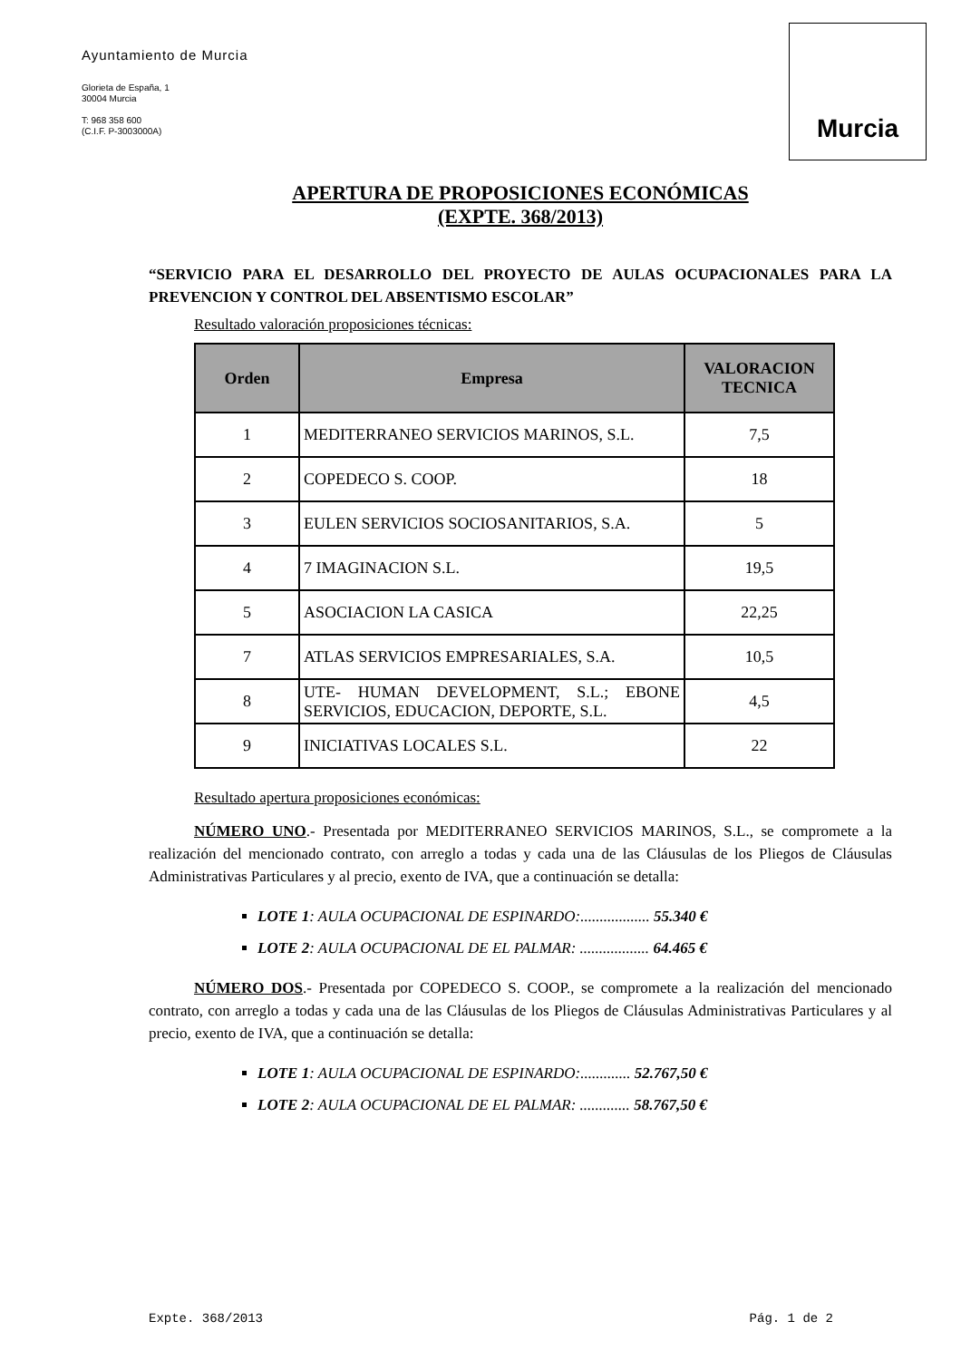Ayuntamiento de Murcia
Glorieta de España, 1
30004 Murcia
T: 968 358 600
(C.I.F. P-3003000A)
Murcia
APERTURA DE PROPOSICIONES ECONÓMICAS
(EXPTE. 368/2013)
“SERVICIO PARA EL DESARROLLO DEL PROYECTO DE AULAS OCUPACIONALES PARA LA PREVENCION Y CONTROL DEL ABSENTISMO ESCOLAR”
Resultado valoración proposiciones técnicas:
| Orden | Empresa | VALORACION TECNICA |
| --- | --- | --- |
| 1 | MEDITERRANEO SERVICIOS MARINOS, S.L. | 7,5 |
| 2 | COPEDECO S. COOP. | 18 |
| 3 | EULEN SERVICIOS SOCIOSANITARIOS, S.A. | 5 |
| 4 | 7 IMAGINACION S.L. | 19,5 |
| 5 | ASOCIACION LA CASICA | 22,25 |
| 7 | ATLAS SERVICIOS EMPRESARIALES, S.A. | 10,5 |
| 8 | UTE- HUMAN DEVELOPMENT, S.L.; EBONE SERVICIOS, EDUCACION, DEPORTE, S.L. | 4,5 |
| 9 | INICIATIVAS LOCALES S.L. | 22 |
Resultado apertura proposiciones económicas:
NÚMERO UNO.- Presentada por MEDITERRANEO SERVICIOS MARINOS, S.L., se compromete a la realización del mencionado contrato, con arreglo a todas y cada una de las Cláusulas de los Pliegos de Cláusulas Administrativas Particulares y al precio, exento de IVA, que a continuación se detalla:
LOTE 1: AULA OCUPACIONAL DE ESPINARDO:.................. 55.340 €
LOTE 2: AULA OCUPACIONAL DE EL PALMAR: .................. 64.465 €
NÚMERO DOS.- Presentada por COPEDECO S. COOP., se compromete a la realización del mencionado contrato, con arreglo a todas y cada una de las Cláusulas de los Pliegos de Cláusulas Administrativas Particulares y al precio, exento de IVA, que a continuación se detalla:
LOTE 1: AULA OCUPACIONAL DE ESPINARDO:............. 52.767,50 €
LOTE 2: AULA OCUPACIONAL DE EL PALMAR: ............. 58.767,50 €
Expte. 368/2013 Pág. 1 de 2